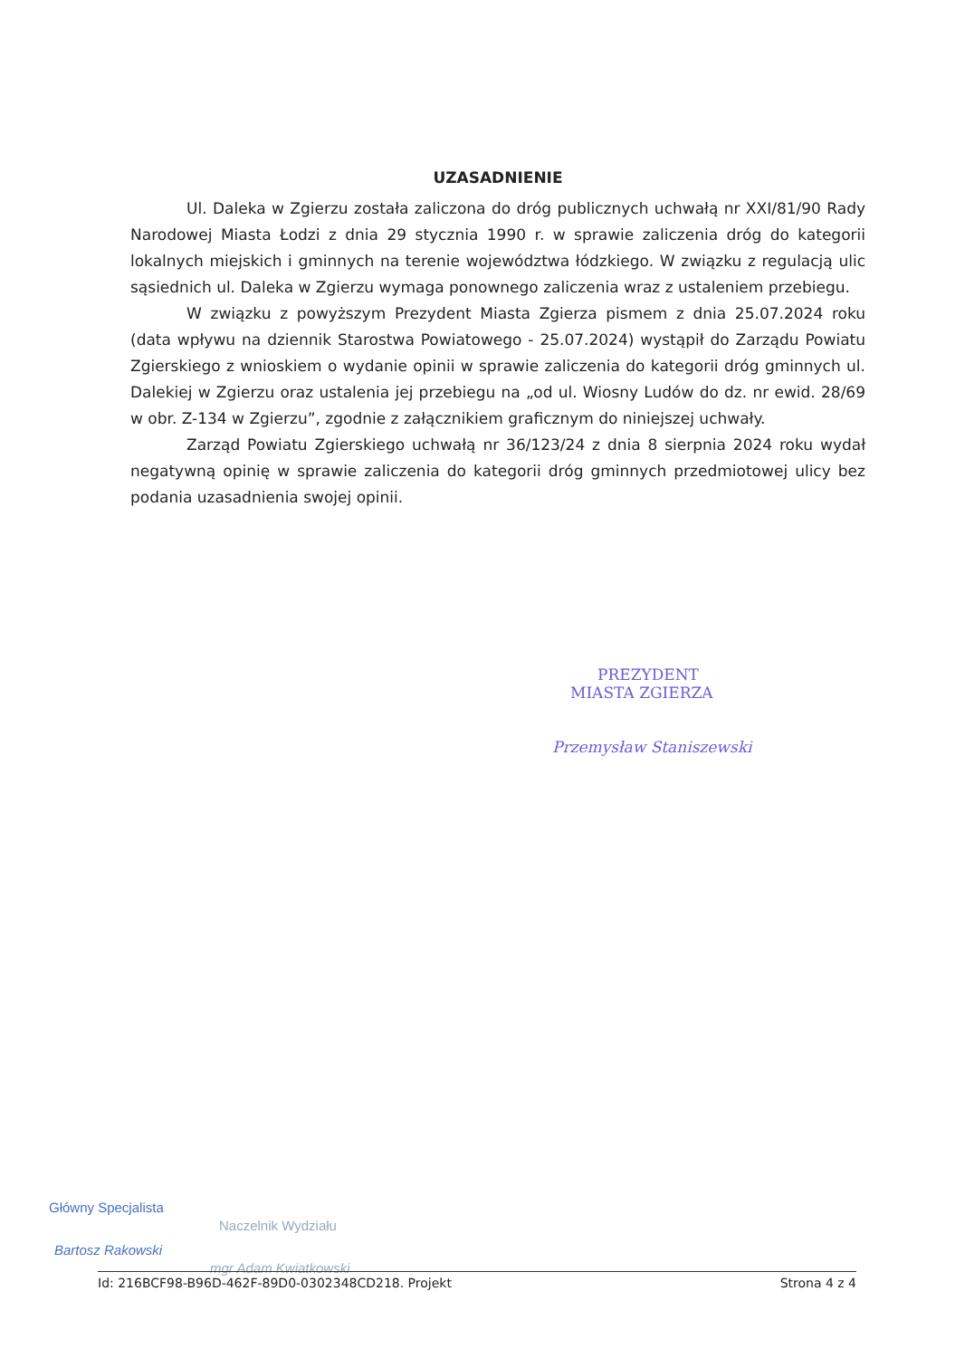UZASADNIENIE
Ul. Daleka w Zgierzu została zaliczona do dróg publicznych uchwałą nr XXI/81/90 Rady Narodowej Miasta Łodzi z dnia 29 stycznia 1990 r. w sprawie zaliczenia dróg do kategorii lokalnych miejskich i gminnych na terenie województwa łódzkiego. W związku z regulacją ulic sąsiednich ul. Daleka w Zgierzu wymaga ponownego zaliczenia wraz z ustaleniem przebiegu.
W związku z powyższym Prezydent Miasta Zgierza pismem z dnia 25.07.2024 roku (data wpływu na dziennik Starostwa Powiatowego - 25.07.2024) wystąpił do Zarządu Powiatu Zgierskiego z wnioskiem o wydanie opinii w sprawie zaliczenia do kategorii dróg gminnych ul. Dalekiej w Zgierzu oraz ustalenia jej przebiegu na „od ul. Wiosny Ludów do dz. nr ewid. 28/69 w obr. Z-134 w Zgierzu”, zgodnie z załącznikiem graficznym do niniejszej uchwały.
Zarząd Powiatu Zgierskiego uchwałą nr 36/123/24 z dnia 8 sierpnia 2024 roku wydał negatywną opinię w sprawie zaliczenia do kategorii dróg gminnych przedmiotowej ulicy bez podania uzasadnienia swojej opinii.
PREZYDENT
MIASTA ZGIERZA
Przemysław Staniszewski
Główny Specjalista
Bartosz Rakowski
Naczelnik Wydziału
mgr Adam Kwiatkowski
Id: 216BCF98-B96D-462F-89D0-0302348CD218. Projekt Strona 4 z 4